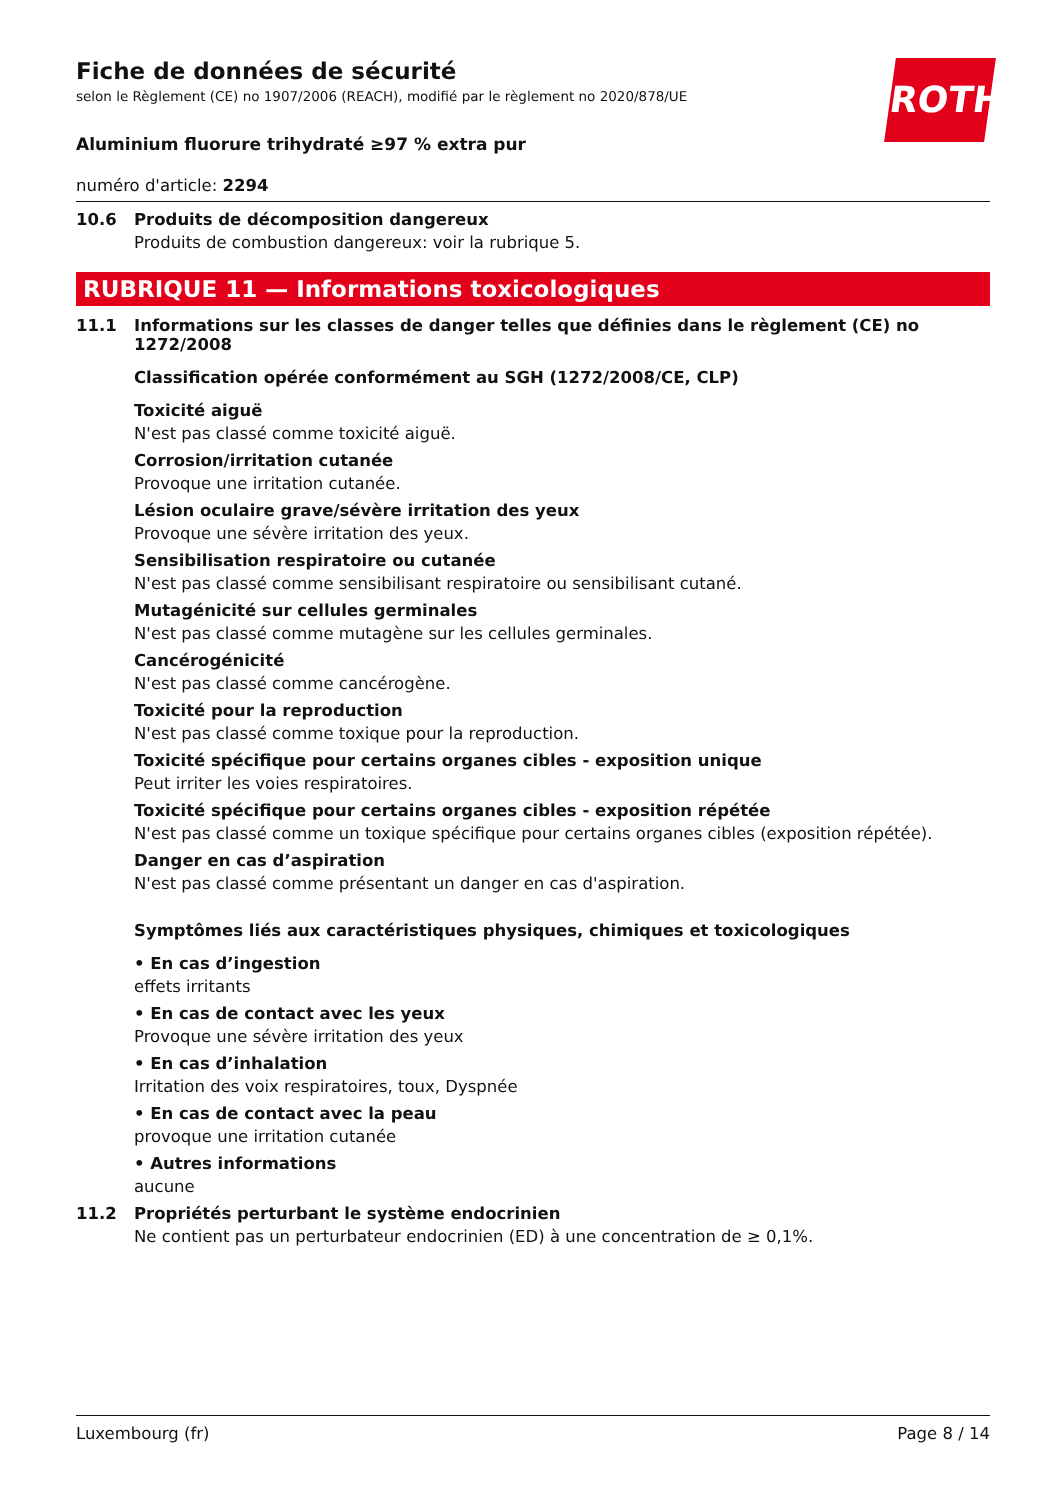ROTH
Fiche de données de sécurité
selon le Règlement (CE) no 1907/2006 (REACH), modifié par le règlement no 2020/878/UE
Aluminium fluorure trihydraté ≥97 % extra pur
numéro d'article: 2294
10.6 Produits de décomposition dangereux
Produits de combustion dangereux: voir la rubrique 5.
RUBRIQUE 11 — Informations toxicologiques
11.1 Informations sur les classes de danger telles que définies dans le règlement (CE) no 1272/2008
Classification opérée conformément au SGH (1272/2008/CE, CLP)
Toxicité aiguë
N'est pas classé comme toxicité aiguë.
Corrosion/irritation cutanée
Provoque une irritation cutanée.
Lésion oculaire grave/sévère irritation des yeux
Provoque une sévère irritation des yeux.
Sensibilisation respiratoire ou cutanée
N'est pas classé comme sensibilisant respiratoire ou sensibilisant cutané.
Mutagénicité sur cellules germinales
N'est pas classé comme mutagène sur les cellules germinales.
Cancérogénicité
N'est pas classé comme cancérogène.
Toxicité pour la reproduction
N'est pas classé comme toxique pour la reproduction.
Toxicité spécifique pour certains organes cibles - exposition unique
Peut irriter les voies respiratoires.
Toxicité spécifique pour certains organes cibles - exposition répétée
N'est pas classé comme un toxique spécifique pour certains organes cibles (exposition répétée).
Danger en cas d’aspiration
N'est pas classé comme présentant un danger en cas d'aspiration.
Symptômes liés aux caractéristiques physiques, chimiques et toxicologiques
• En cas d’ingestion
effets irritants
• En cas de contact avec les yeux
Provoque une sévère irritation des yeux
• En cas d’inhalation
Irritation des voix respiratoires, toux, Dyspnée
• En cas de contact avec la peau
provoque une irritation cutanée
• Autres informations
aucune
11.2 Propriétés perturbant le système endocrinien
Ne contient pas un perturbateur endocrinien (ED) à une concentration de ≥ 0,1%.
Luxembourg (fr) Page 8 / 14